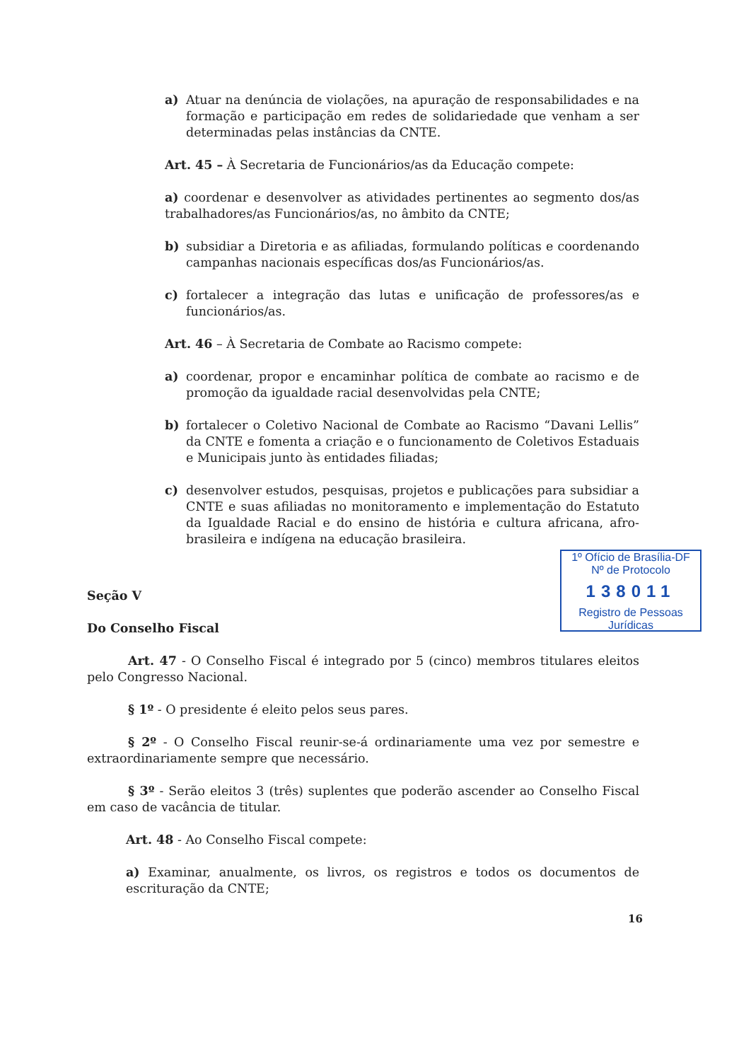a) Atuar na denúncia de violações, na apuração de responsabilidades e na formação e participação em redes de solidariedade que venham a ser determinadas pelas instâncias da CNTE.
Art. 45 – À Secretaria de Funcionários/as da Educação compete:
a) coordenar e desenvolver as atividades pertinentes ao segmento dos/as trabalhadores/as Funcionários/as, no âmbito da CNTE;
b) subsidiar a Diretoria e as afiliadas, formulando políticas e coordenando campanhas nacionais específicas dos/as Funcionários/as.
c) fortalecer a integração das lutas e unificação de professores/as e funcionários/as.
Art. 46 – À Secretaria de Combate ao Racismo compete:
a) coordenar, propor e encaminhar política de combate ao racismo e de promoção da igualdade racial desenvolvidas pela CNTE;
b) fortalecer o Coletivo Nacional de Combate ao Racismo “Davani Lellis” da CNTE e fomenta a criação e o funcionamento de Coletivos Estaduais e Municipais junto às entidades filiadas;
c) desenvolver estudos, pesquisas, projetos e publicações para subsidiar a CNTE e suas afiliadas no monitoramento e implementação do Estatuto da Igualdade Racial e do ensino de história e cultura africana, afro-brasileira e indígena na educação brasileira.
Seção V
Do Conselho Fiscal
Art. 47 - O Conselho Fiscal é integrado por 5 (cinco) membros titulares eleitos pelo Congresso Nacional.
§ 1º - O presidente é eleito pelos seus pares.
§ 2º - O Conselho Fiscal reunir-se-á ordinariamente uma vez por semestre e extraordinariamente sempre que necessário.
§ 3º - Serão eleitos 3 (três) suplentes que poderão ascender ao Conselho Fiscal em caso de vacância de titular.
Art. 48 - Ao Conselho Fiscal compete:
a) Examinar, anualmente, os livros, os registros e todos os documentos de escrituração da CNTE;
1º Ofício de Brasília-DF
Nº de Protocolo
138011
Registro de Pessoas Jurídicas
16